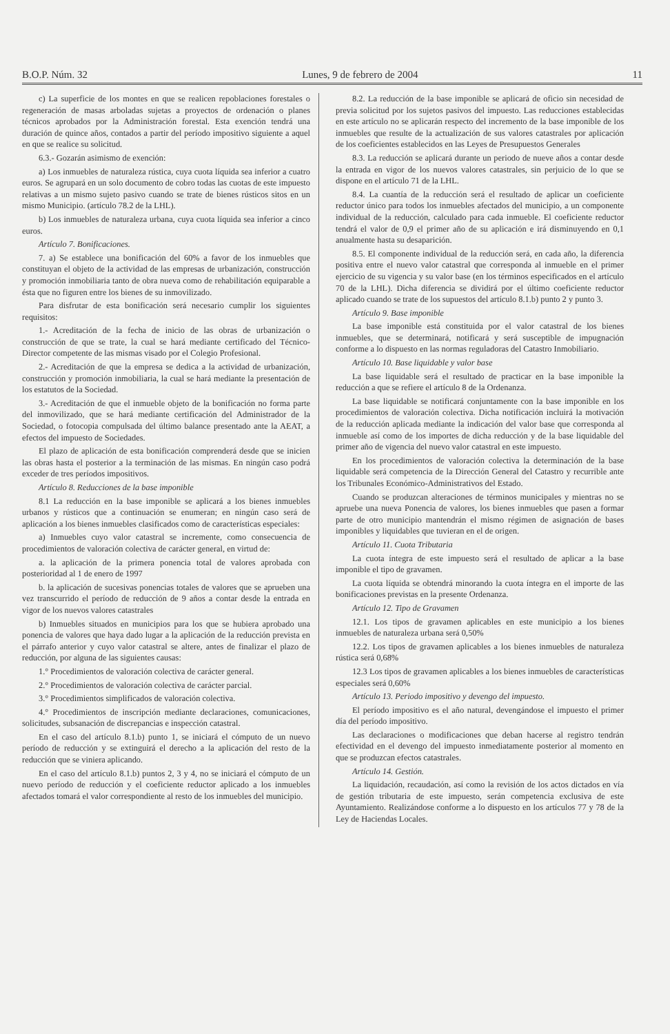B.O.P. Núm. 32 Lunes, 9 de febrero de 2004 11
c) La superficie de los montes en que se realicen repoblaciones forestales o regeneración de masas arboladas sujetas a proyectos de ordenación o planes técnicos aprobados por la Administración forestal. Esta exención tendrá una duración de quince años, contados a partir del período impositivo siguiente a aquel en que se realice su solicitud.
6.3.- Gozarán asimismo de exención:
a) Los inmuebles de naturaleza rústica, cuya cuota líquida sea inferior a cuatro euros. Se agrupará en un solo documento de cobro todas las cuotas de este impuesto relativas a un mismo sujeto pasivo cuando se trate de bienes rústicos sitos en un mismo Municipio. (artículo 78.2 de la LHL).
b) Los inmuebles de naturaleza urbana, cuya cuota líquida sea inferior a cinco euros.
Artículo 7. Bonificaciones.
7. a) Se establece una bonificación del 60% a favor de los inmuebles que constituyan el objeto de la actividad de las empresas de urbanización, construcción y promoción inmobiliaria tanto de obra nueva como de rehabilitación equiparable a ésta que no figuren entre los bienes de su inmovilizado.
Para disfrutar de esta bonificación será necesario cumplir los siguientes requisitos:
1.- Acreditación de la fecha de inicio de las obras de urbanización o construcción de que se trate, la cual se hará mediante certificado del Técnico-Director competente de las mismas visado por el Colegio Profesional.
2.- Acreditación de que la empresa se dedica a la actividad de urbanización, construcción y promoción inmobiliaria, la cual se hará mediante la presentación de los estatutos de la Sociedad.
3.- Acreditación de que el inmueble objeto de la bonificación no forma parte del inmovilizado, que se hará mediante certificación del Administrador de la Sociedad, o fotocopia compulsada del último balance presentado ante la AEAT, a efectos del impuesto de Sociedades.
El plazo de aplicación de esta bonificación comprenderá desde que se inicien las obras hasta el posterior a la terminación de las mismas. En ningún caso podrá exceder de tres períodos impositivos.
Artículo 8. Reducciones de la base imponible
8.1 La reducción en la base imponible se aplicará a los bienes inmuebles urbanos y rústicos que a continuación se enumeran; en ningún caso será de aplicación a los bienes inmuebles clasificados como de características especiales:
a) Inmuebles cuyo valor catastral se incremente, como consecuencia de procedimientos de valoración colectiva de carácter general, en virtud de:
a. la aplicación de la primera ponencia total de valores aprobada con posterioridad al 1 de enero de 1997
b. la aplicación de sucesivas ponencias totales de valores que se aprueben una vez transcurrido el período de reducción de 9 años a contar desde la entrada en vigor de los nuevos valores catastrales
b) Inmuebles situados en municipios para los que se hubiera aprobado una ponencia de valores que haya dado lugar a la aplicación de la reducción prevista en el párrafo anterior y cuyo valor catastral se altere, antes de finalizar el plazo de reducción, por alguna de las siguientes causas:
1.° Procedimientos de valoración colectiva de carácter general.
2.° Procedimientos de valoración colectiva de carácter parcial.
3.° Procedimientos simplificados de valoración colectiva.
4.° Procedimientos de inscripción mediante declaraciones, comunicaciones, solicitudes, subsanación de discrepancias e inspección catastral.
En el caso del artículo 8.1.b) punto 1, se iniciará el cómputo de un nuevo período de reducción y se extinguirá el derecho a la aplicación del resto de la reducción que se viniera aplicando.
En el caso del artículo 8.1.b) puntos 2, 3 y 4, no se iniciará el cómputo de un nuevo período de reducción y el coeficiente reductor aplicado a los inmuebles afectados tomará el valor correspondiente al resto de los inmuebles del municipio.
8.2. La reducción de la base imponible se aplicará de oficio sin necesidad de previa solicitud por los sujetos pasivos del impuesto. Las reducciones establecidas en este artículo no se aplicarán respecto del incremento de la base imponible de los inmuebles que resulte de la actualización de sus valores catastrales por aplicación de los coeficientes establecidos en las Leyes de Presupuestos Generales
8.3. La reducción se aplicará durante un periodo de nueve años a contar desde la entrada en vigor de los nuevos valores catastrales, sin perjuicio de lo que se dispone en el artículo 71 de la LHL.
8.4. La cuantía de la reducción será el resultado de aplicar un coeficiente reductor único para todos los inmuebles afectados del municipio, a un componente individual de la reducción, calculado para cada inmueble. El coeficiente reductor tendrá el valor de 0,9 el primer año de su aplicación e irá disminuyendo en 0,1 anualmente hasta su desaparición.
8.5. El componente individual de la reducción será, en cada año, la diferencia positiva entre el nuevo valor catastral que corresponda al inmueble en el primer ejercicio de su vigencia y su valor base (en los términos especificados en el artículo 70 de la LHL). Dicha diferencia se dividirá por el último coeficiente reductor aplicado cuando se trate de los supuestos del artículo 8.1.b) punto 2 y punto 3.
Artículo 9. Base imponible
La base imponible está constituida por el valor catastral de los bienes inmuebles, que se determinará, notificará y será susceptible de impugnación conforme a lo dispuesto en las normas reguladoras del Catastro Inmobiliario.
Artículo 10. Base liquidable y valor base
La base liquidable será el resultado de practicar en la base imponible la reducción a que se refiere el artículo 8 de la Ordenanza.
La base liquidable se notificará conjuntamente con la base imponible en los procedimientos de valoración colectiva. Dicha notificación incluirá la motivación de la reducción aplicada mediante la indicación del valor base que corresponda al inmueble así como de los importes de dicha reducción y de la base liquidable del primer año de vigencia del nuevo valor catastral en este impuesto.
En los procedimientos de valoración colectiva la determinación de la base liquidable será competencia de la Dirección General del Catastro y recurrible ante los Tribunales Económico-Administrativos del Estado.
Cuando se produzcan alteraciones de términos municipales y mientras no se apruebe una nueva Ponencia de valores, los bienes inmuebles que pasen a formar parte de otro municipio mantendrán el mismo régimen de asignación de bases imponibles y liquidables que tuvieran en el de origen.
Artículo 11. Cuota Tributaria
La cuota íntegra de este impuesto será el resultado de aplicar a la base imponible el tipo de gravamen.
La cuota líquida se obtendrá minorando la cuota íntegra en el importe de las bonificaciones previstas en la presente Ordenanza.
Artículo 12. Tipo de Gravamen
12.1. Los tipos de gravamen aplicables en este municipio a los bienes inmuebles de naturaleza urbana será 0,50%
12.2. Los tipos de gravamen aplicables a los bienes inmuebles de naturaleza rústica será 0,68%
12.3 Los tipos de gravamen aplicables a los bienes inmuebles de características especiales será 0,60%
Artículo 13. Periodo impositivo y devengo del impuesto.
El período impositivo es el año natural, devengándose el impuesto el primer día del período impositivo.
Las declaraciones o modificaciones que deban hacerse al registro tendrán efectividad en el devengo del impuesto inmediatamente posterior al momento en que se produzcan efectos catastrales.
Artículo 14. Gestión.
La liquidación, recaudación, así como la revisión de los actos dictados en vía de gestión tributaria de este impuesto, serán competencia exclusiva de este Ayuntamiento. Realizándose conforme a lo dispuesto en los artículos 77 y 78 de la Ley de Haciendas Locales.